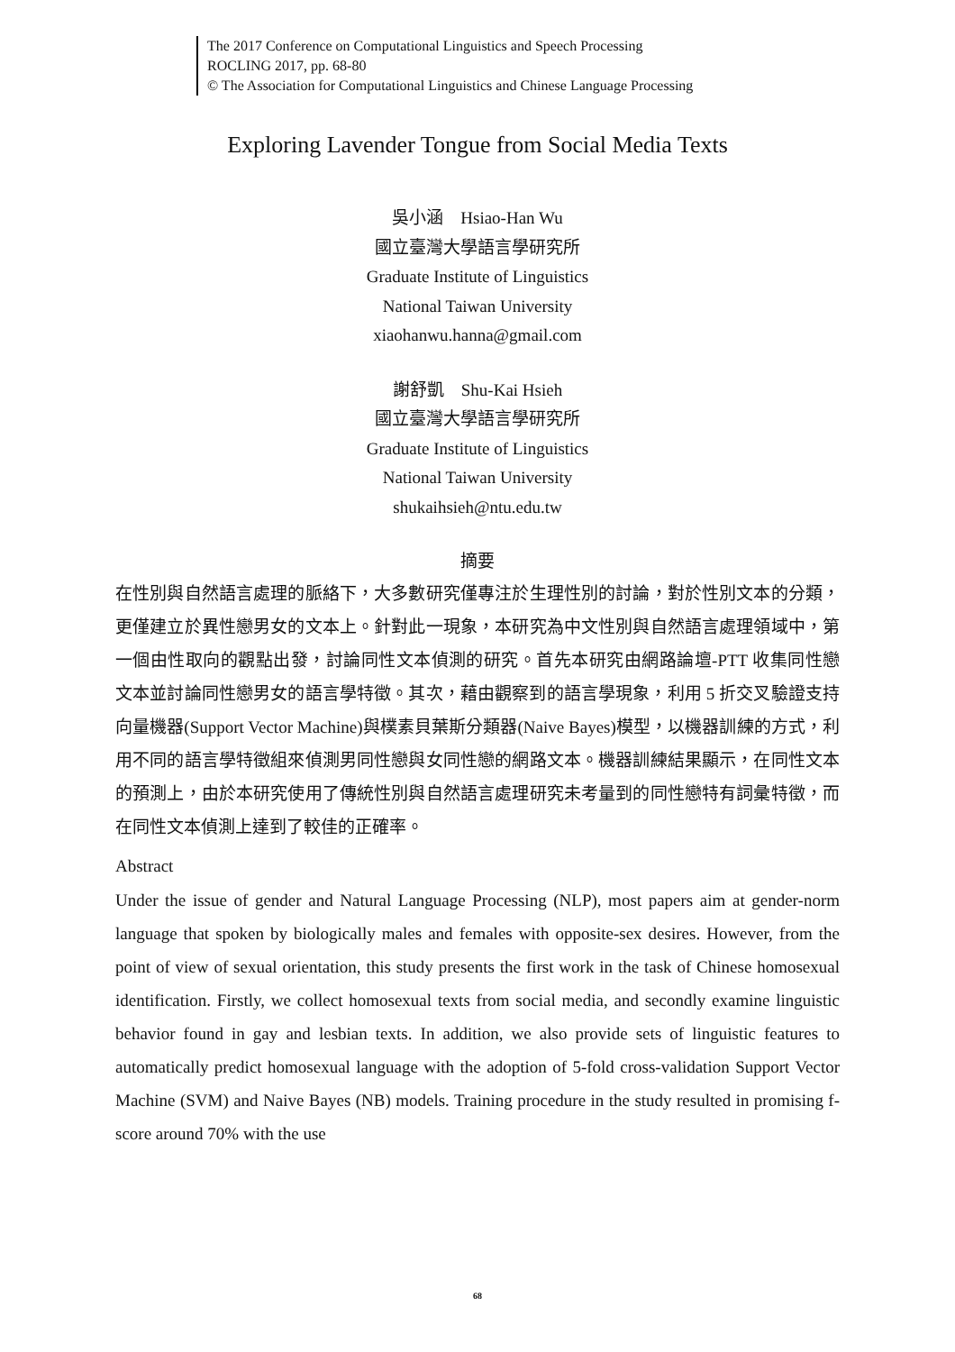The 2017 Conference on Computational Linguistics and Speech Processing
ROCLING 2017, pp. 68-80
© The Association for Computational Linguistics and Chinese Language Processing
Exploring Lavender Tongue from Social Media Texts
吳小涵　Hsiao-Han Wu
國立臺灣大學語言學研究所
Graduate Institute of Linguistics
National Taiwan University
xiaohanwu.hanna@gmail.com
謝舒凱　Shu-Kai Hsieh
國立臺灣大學語言學研究所
Graduate Institute of Linguistics
National Taiwan University
shukaihsieh@ntu.edu.tw
摘要
在性別與自然語言處理的脈絡下，大多數研究僅專注於生理性別的討論，對於性別文本的分類，更僅建立於異性戀男女的文本上。針對此一現象，本研究為中文性別與自然語言處理領域中，第一個由性取向的觀點出發，討論同性文本偵測的研究。首先本研究由網路論壇-PTT 收集同性戀文本並討論同性戀男女的語言學特徵。其次，藉由觀察到的語言學現象，利用 5 折交叉驗證支持向量機器(Support Vector Machine)與樸素貝葉斯分類器(Naive Bayes)模型，以機器訓練的方式，利用不同的語言學特徵組來偵測男同性戀與女同性戀的網路文本。機器訓練結果顯示，在同性文本的預測上，由於本研究使用了傳統性別與自然語言處理研究未考量到的同性戀特有詞彙特徵，而在同性文本偵測上達到了較佳的正確率。
Abstract
Under the issue of gender and Natural Language Processing (NLP), most papers aim at gender-norm language that spoken by biologically males and females with opposite-sex desires. However, from the point of view of sexual orientation, this study presents the first work in the task of Chinese homosexual identification. Firstly, we collect homosexual texts from social media, and secondly examine linguistic behavior found in gay and lesbian texts. In addition, we also provide sets of linguistic features to automatically predict homosexual language with the adoption of 5-fold cross-validation Support Vector Machine (SVM) and Naive Bayes (NB) models. Training procedure in the study resulted in promising f-score around 70% with the use
68